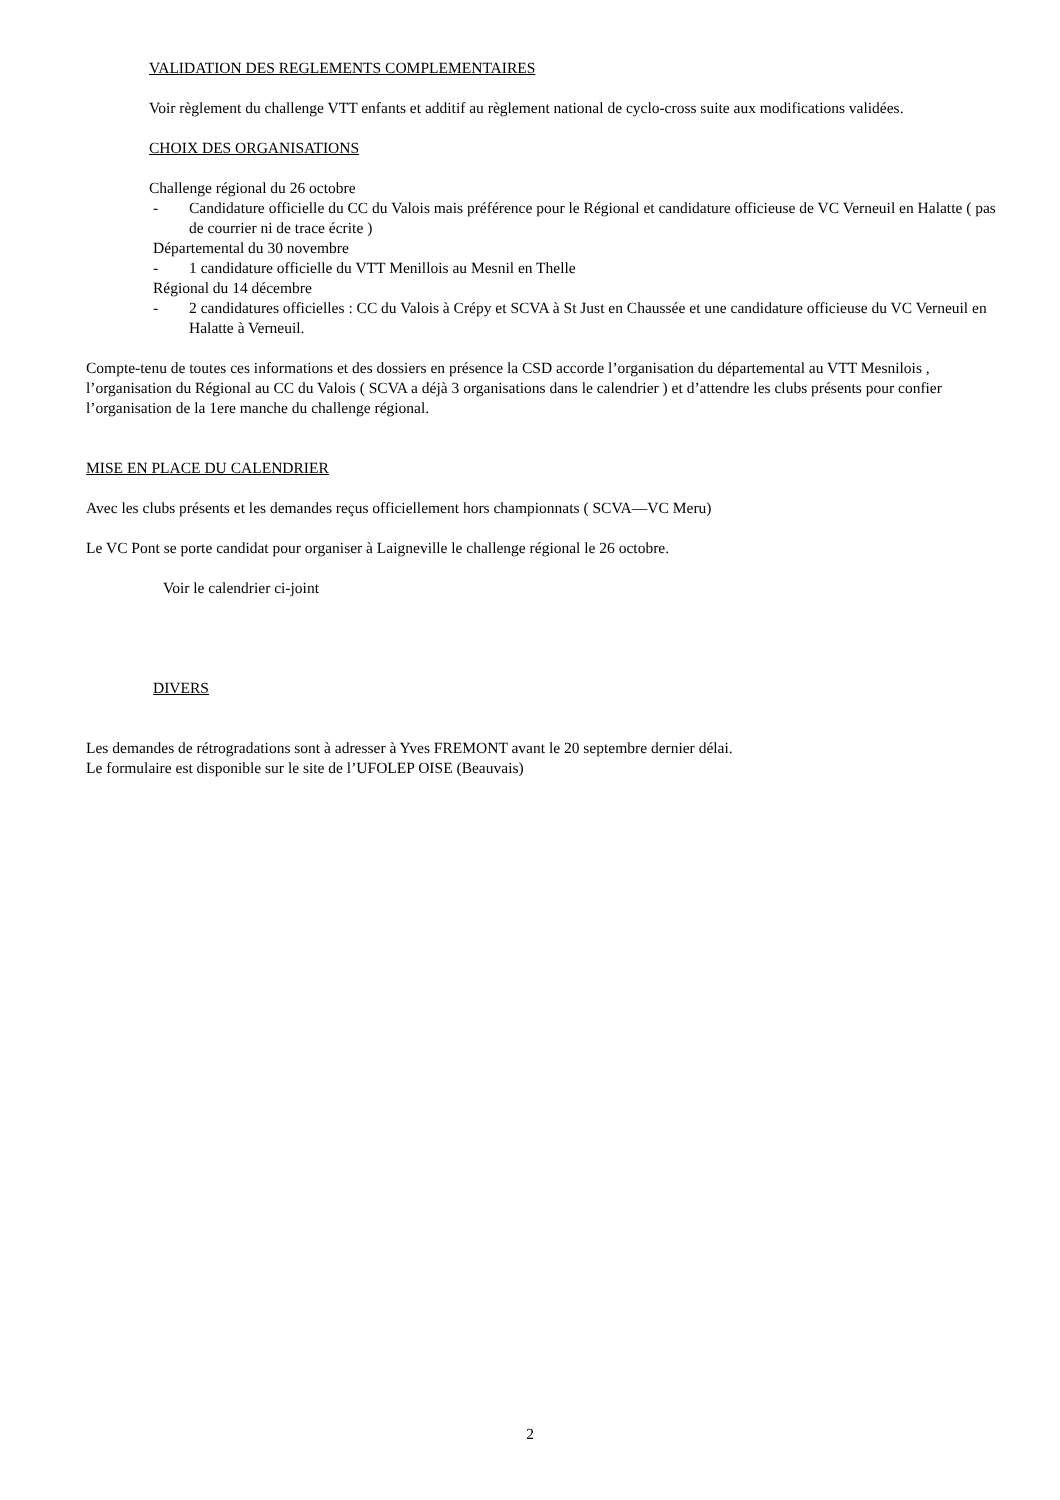VALIDATION DES REGLEMENTS COMPLEMENTAIRES
Voir règlement du challenge VTT enfants et additif au règlement national de cyclo-cross suite aux modifications validées.
CHOIX DES ORGANISATIONS
Challenge régional du 26 octobre
- Candidature officielle du CC du Valois mais préférence pour le Régional et candidature officieuse de VC Verneuil en Halatte ( pas de courrier ni de trace écrite )
Départemental du 30 novembre
- 1 candidature officielle du VTT Menillois au Mesnil en Thelle
Régional du 14 décembre
- 2 candidatures officielles : CC du Valois à Crépy et SCVA à St Just en Chaussée et une candidature officieuse du VC Verneuil en Halatte à Verneuil.
Compte-tenu de toutes ces informations et des dossiers en présence la CSD accorde l’organisation du départemental au VTT Mesnilois , l’organisation du Régional au CC du Valois ( SCVA a déjà 3 organisations dans le calendrier ) et d’attendre les clubs présents pour confier l’organisation de la 1ere manche du challenge régional.
MISE EN PLACE DU CALENDRIER
Avec les clubs présents et les demandes reçus officiellement hors championnats ( SCVA—VC Meru)
Le VC Pont se porte candidat pour organiser à Laigneville le challenge régional le 26 octobre.
Voir le calendrier ci-joint
DIVERS
Les demandes de rétrogradations sont à adresser à Yves FREMONT avant le 20 septembre dernier délai.
Le formulaire est disponible sur le site de l’UFOLEP OISE (Beauvais)
2